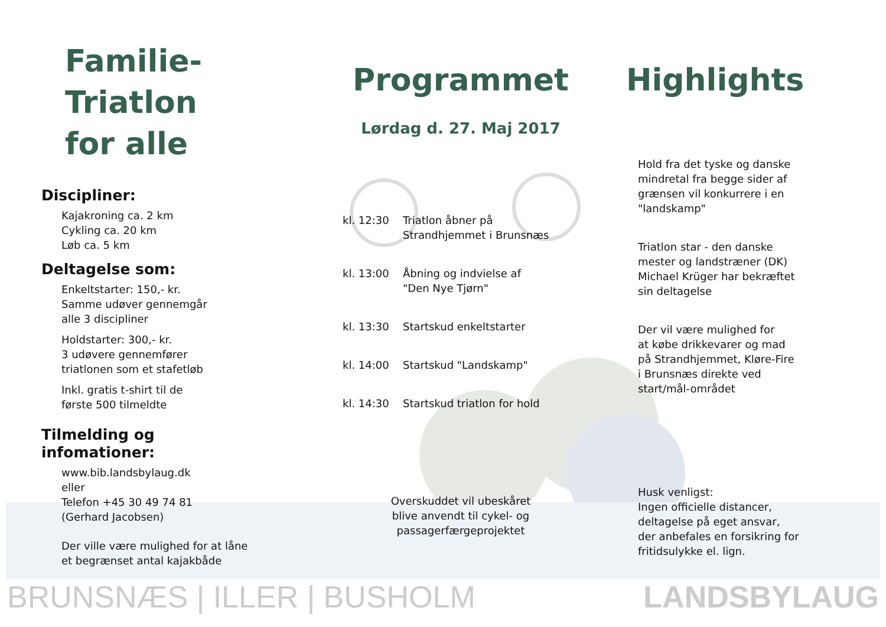Familie-
Triatlon
for alle
Discipliner:
Kajakroning ca. 2 km
Cykling ca. 20 km
Løb ca. 5 km
Deltagelse som:
Enkeltstarter: 150,- kr.
Samme udøver gennemgår
alle 3 discipliner
Holdstarter: 300,- kr.
3 udøvere gennemfører
triatlonen som et stafetløb
Inkl. gratis t-shirt til de
første 500 tilmeldte
Tilmelding og
infomationer:
www.bib.landsbylaug.dk
eller
Telefon +45 30 49 74 81
(Gerhard Jacobsen)
Der ville være mulighed for at låne
et begrænset antal kajakbåde
Programmet
Lørdag d. 27. Maj 2017
kl. 12:30 Triatlon åbner på
Strandhjemmet i Brunsnæs
kl. 13:00 Åbning og indvielse af
"Den Nye Tjørn"
kl. 13:30 Startskud enkeltstarter
kl. 14:00 Startskud "Landskamp"
kl. 14:30 Startskud triatlon for hold
Overskuddet vil ubeskåret
blive anvendt til cykel- og
passagerfærgeprojektet
Highlights
Hold fra det tyske og danske
mindretal fra begge sider af
grænsen vil konkurrere i en
"landskamp"
Triatlon star - den danske
mester og landstræner (DK)
Michael Krüger har bekræftet
sin deltagelse
Der vil være mulighed for
at købe drikkevarer og mad
på Strandhjemmet, Kløre-Fire
i Brunsnæs direkte ved
start/mål-området
Husk venligst:
Ingen officielle distancer,
deltagelse på eget ansvar,
der anbefales en forsikring for
fritidsulykke el. lign.
BRUNSNÆS | ILLER | BUSHOLM LANDSBYLAUG